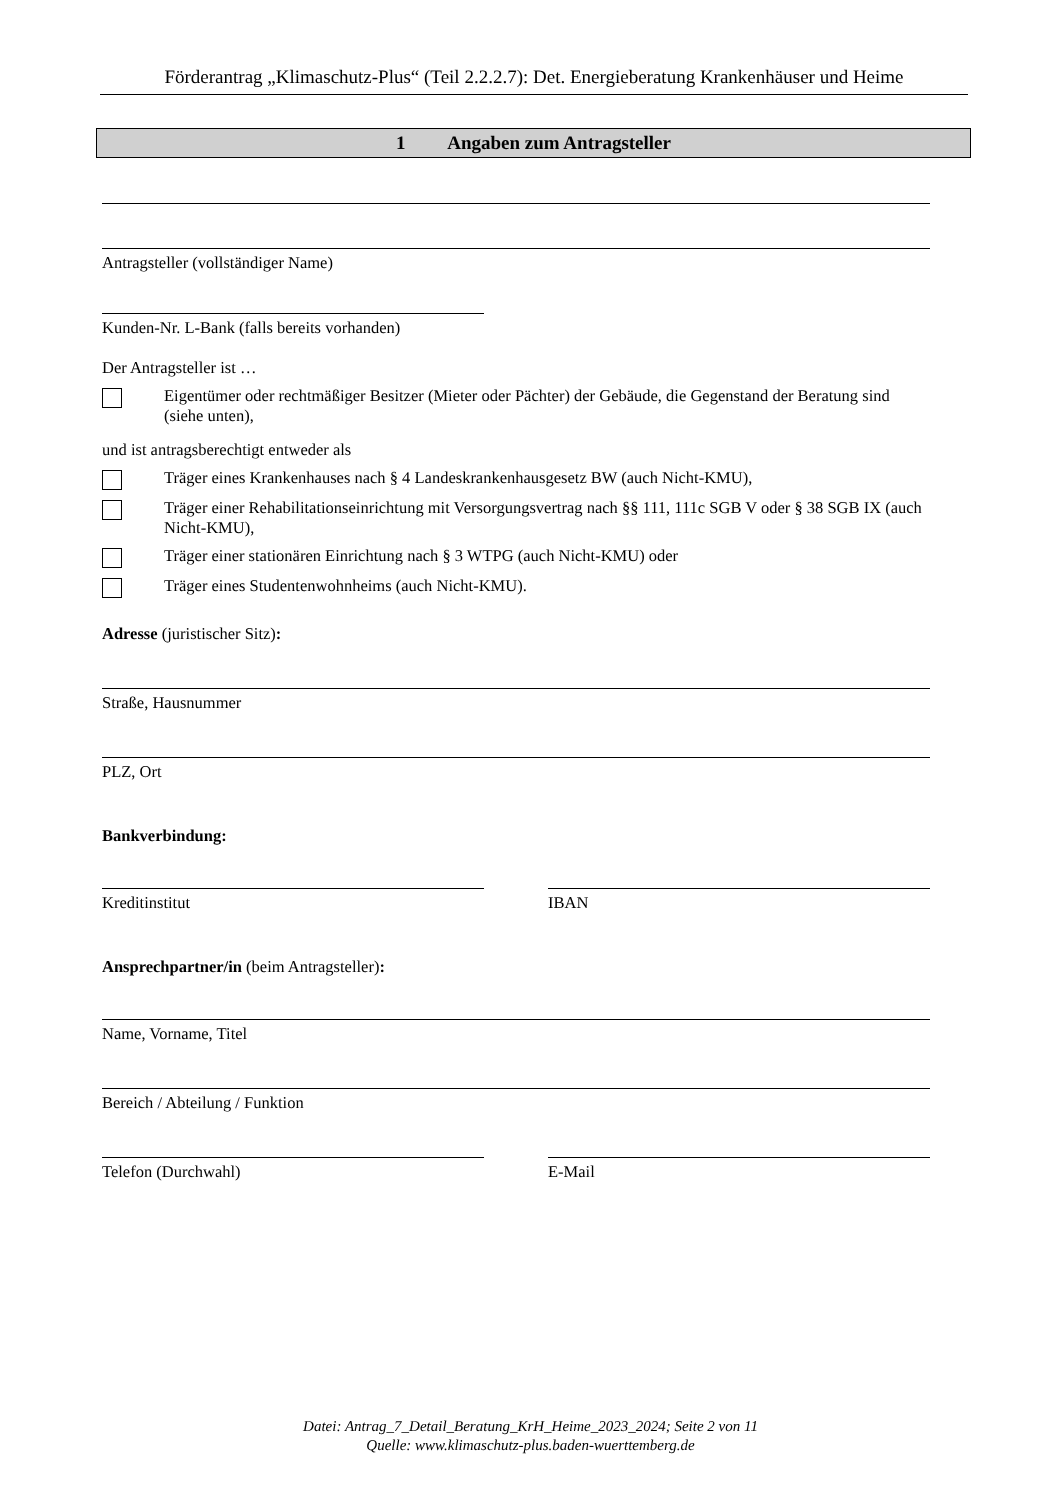Förderantrag „Klimaschutz-Plus“ (Teil 2.2.2.7): Det. Energieberatung Krankenhäuser und Heime
1 Angaben zum Antragsteller
Antragsteller (vollständiger Name)
Kunden-Nr. L-Bank (falls bereits vorhanden)
Der Antragsteller ist …
Eigentümer oder rechtmäßiger Besitzer (Mieter oder Pächter) der Gebäude, die Gegenstand der Beratung sind (siehe unten),
und ist antragsberechtigt entweder als
Träger eines Krankenhauses nach § 4 Landeskrankenhausgesetz BW (auch Nicht-KMU),
Träger einer Rehabilitationseinrichtung mit Versorgungsvertrag nach §§ 111, 111c SGB V oder § 38 SGB IX (auch Nicht-KMU),
Träger einer stationären Einrichtung nach § 3 WTPG (auch Nicht-KMU) oder
Träger eines Studentenwohnheims (auch Nicht-KMU).
Adresse (juristischer Sitz):
Straße, Hausnummer
PLZ, Ort
Bankverbindung:
Kreditinstitut IBAN
Ansprechpartner/in (beim Antragsteller):
Name, Vorname, Titel
Bereich / Abteilung / Funktion
Telefon (Durchwahl) E-Mail
Datei: Antrag_7_Detail_Beratung_KrH_Heime_2023_2024; Seite 2 von 11
Quelle: www.klimaschutz-plus.baden-wuerttemberg.de